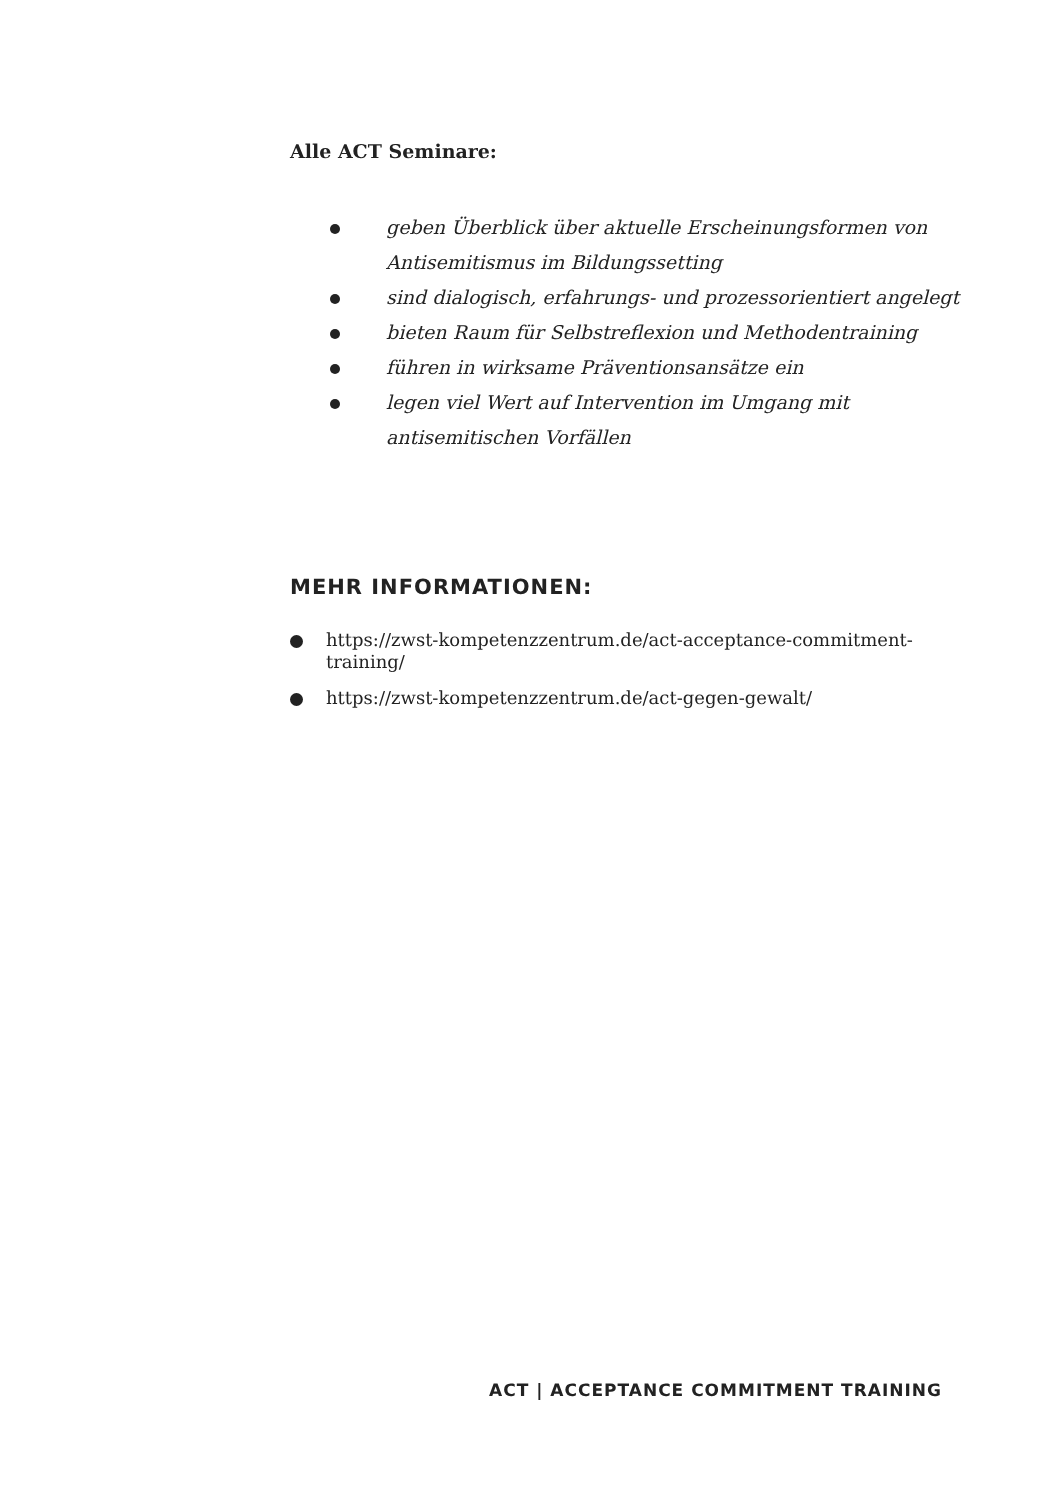Alle ACT Seminare:
geben Überblick über aktuelle Erscheinungsformen von Antisemitismus im Bildungssetting
sind dialogisch, erfahrungs- und prozessorientiert angelegt
bieten Raum für Selbstreflexion und Methodentraining
führen in wirksame Präventionsansätze ein
legen viel Wert auf Intervention im Umgang mit antisemitischen Vorfällen
MEHR INFORMATIONEN:
https://zwst-kompetenzzentrum.de/act-acceptance-commitment-training/
https://zwst-kompetenzzentrum.de/act-gegen-gewalt/
ACT | ACCEPTANCE COMMITMENT TRAINING